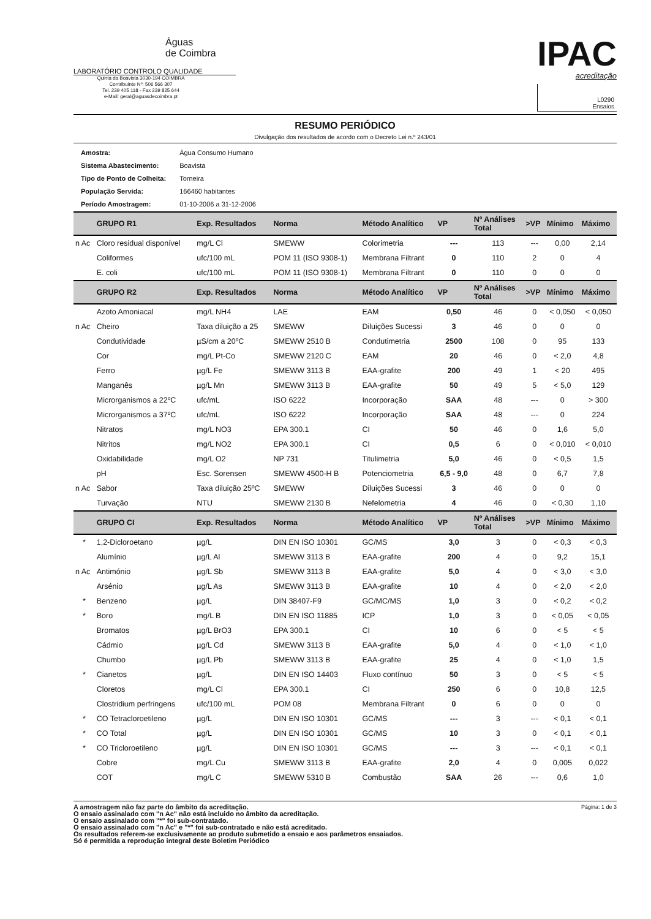Águas
de Coimbra
LABORATÓRIO CONTROLO QUALIDADE
Quinta da Boavista 3030-194 COIMBRA
Contribuinte Nº: 506 566 307
Tel. 239 405 118 - Fax 239 825 644
e-Mail: geral@aguasdecoimbra.pt
IPAC
acreditação
L0290
Ensaios
RESUMO PERIÓDICO
Divulgação dos resultados de acordo com o Decreto Lei n.º 243/01
| Amostra: | Água Consumo Humano |
| Sistema Abastecimento: | Boavista |
| Tipo de Ponto de Colheita: | Torneira |
| População Servida: | 166460 habitantes |
| Período Amostragem: | 01-10-2006 a 31-12-2006 |
| | GRUPO R1 | Exp. Resultados | Norma | Método Analítico | VP | Nº Análises Total | >VP | Mínimo | Máximo |
| --- | --- | --- | --- | --- | --- | --- | --- | --- | --- |
| n Ac | Cloro residual disponível | mg/L Cl | SMEWW | Colorimetria | --- | 113 | --- | 0,00 | 2,14 |
| | Coliformes | ufc/100 mL | POM 11 (ISO 9308-1) | Membrana Filtrant | 0 | 110 | 2 | 0 | 4 |
| | E. coli | ufc/100 mL | POM 11 (ISO 9308-1) | Membrana Filtrant | 0 | 110 | 0 | 0 | 0 |
| | GRUPO R2 | Exp. Resultados | Norma | Método Analítico | VP | Nº Análises Total | >VP | Mínimo | Máximo |
| | Azoto Amoniacal | mg/L NH4 | LAE | EAM | 0,50 | 46 | 0 | < 0,050 | < 0,050 |
| n Ac | Cheiro | Taxa diluição a 25 | SMEWW | Diluições Sucessi | 3 | 46 | 0 | 0 | 0 |
| | Condutividade | µS/cm a 20ºC | SMEWW 2510 B | Condutimetria | 2500 | 108 | 0 | 95 | 133 |
| | Cor | mg/L Pt-Co | SMEWW 2120 C | EAM | 20 | 46 | 0 | < 2,0 | 4,8 |
| | Ferro | µg/L Fe | SMEWW 3113 B | EAA-grafite | 200 | 49 | 1 | < 20 | 495 |
| | Manganês | µg/L Mn | SMEWW 3113 B | EAA-grafite | 50 | 49 | 5 | < 5,0 | 129 |
| | Microrganismos a 22ºC | ufc/mL | ISO 6222 | Incorporação | SAA | 48 | --- | 0 | > 300 |
| | Microrganismos a 37ºC | ufc/mL | ISO 6222 | Incorporação | SAA | 48 | --- | 0 | 224 |
| | Nitratos | mg/L NO3 | EPA 300.1 | CI | 50 | 46 | 0 | 1,6 | 5,0 |
| | Nitritos | mg/L NO2 | EPA 300.1 | CI | 0,5 | 6 | 0 | < 0,010 | < 0,010 |
| | Oxidabilidade | mg/L O2 | NP 731 | Titulimetria | 5,0 | 46 | 0 | < 0,5 | 1,5 |
| | pH | Esc. Sorensen | SMEWW 4500-H B | Potenciometria | 6,5 - 9,0 | 48 | 0 | 6,7 | 7,8 |
| n Ac | Sabor | Taxa diluição 25ºC | SMEWW | Diluições Sucessi | 3 | 46 | 0 | 0 | 0 |
| | Turvação | NTU | SMEWW 2130 B | Nefelometria | 4 | 46 | 0 | < 0,30 | 1,10 |
| | GRUPO CI | Exp. Resultados | Norma | Método Analítico | VP | Nº Análises Total | >VP | Mínimo | Máximo |
| * | 1,2-Dicloroetano | µg/L | DIN EN ISO 10301 | GC/MS | 3,0 | 3 | 0 | < 0,3 | < 0,3 |
| | Alumínio | µg/L Al | SMEWW 3113 B | EAA-grafite | 200 | 4 | 0 | 9,2 | 15,1 |
| n Ac | Antimónio | µg/L Sb | SMEWW 3113 B | EAA-grafite | 5,0 | 4 | 0 | < 3,0 | < 3,0 |
| | Arsénio | µg/L As | SMEWW 3113 B | EAA-grafite | 10 | 4 | 0 | < 2,0 | < 2,0 |
| * | Benzeno | µg/L | DIN 38407-F9 | GC/MC/MS | 1,0 | 3 | 0 | < 0,2 | < 0,2 |
| * | Boro | mg/L B | DIN EN ISO 11885 | ICP | 1,0 | 3 | 0 | < 0,05 | < 0,05 |
| | Bromatos | µg/L BrO3 | EPA 300.1 | CI | 10 | 6 | 0 | < 5 | < 5 |
| | Cádmio | µg/L Cd | SMEWW 3113 B | EAA-grafite | 5,0 | 4 | 0 | < 1,0 | < 1,0 |
| | Chumbo | µg/L Pb | SMEWW 3113 B | EAA-grafite | 25 | 4 | 0 | < 1,0 | 1,5 |
| * | Cianetos | µg/L | DIN EN ISO 14403 | Fluxo contínuo | 50 | 3 | 0 | < 5 | < 5 |
| | Cloretos | mg/L Cl | EPA 300.1 | CI | 250 | 6 | 0 | 10,8 | 12,5 |
| | Clostridium perfringens | ufc/100 mL | POM 08 | Membrana Filtrant | 0 | 6 | 0 | 0 | 0 |
| * | CO Tetracloroetileno | µg/L | DIN EN ISO 10301 | GC/MS | --- | 3 | --- | < 0,1 | < 0,1 |
| * | CO Total | µg/L | DIN EN ISO 10301 | GC/MS | 10 | 3 | 0 | < 0,1 | < 0,1 |
| * | CO Tricloroetileno | µg/L | DIN EN ISO 10301 | GC/MS | --- | 3 | --- | < 0,1 | < 0,1 |
| | Cobre | mg/L Cu | SMEWW 3113 B | EAA-grafite | 2,0 | 4 | 0 | 0,005 | 0,022 |
| | COT | mg/L C | SMEWW 5310 B | Combustão | SAA | 26 | --- | 0,6 | 1,0 |
A amostragem não faz parte do âmbito da acreditação.
O ensaio assinalado com "n Ac" não está incluido no âmbito da acreditação.
O ensaio assinalado com "*" foi sub-contratado.
O ensaio assinalado com "n Ac" e "*" foi sub-contratado e não está acreditado.
Os resultados referem-se exclusivamente ao produto submetido a ensaio e aos parâmetros ensaiados.
Só é permitida a reprodução integral deste Boletim Periódico
Página: 1 de 3